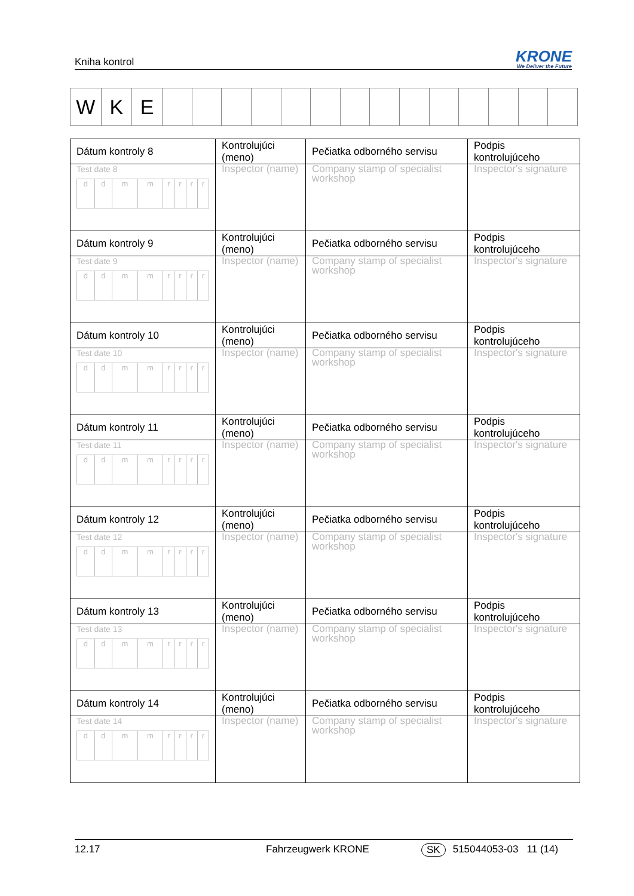Kniha kontrol
KRONE
We Deliver the Future
| W | K | E | | | | | | | | | | | | | | |
| Dátum kontroly 8 | Kontrolujúci (meno) | Pečiatka odborného servisu | Podpis kontrolujúceho |
| Test date 8 / d / d / m / m / r / r / r / r / | Inspector (name) | Company stamp of specialist workshop | Inspector's signature |
| Dátum kontroly 9 | Kontrolujúci (meno) | Pečiatka odborného servisu | Podpis kontrolujúceho |
| Test date 9 / d / d / m / m / r / r / r / r / | Inspector (name) | Company stamp of specialist workshop | Inspector's signature |
| Dátum kontroly 10 | Kontrolujúci (meno) | Pečiatka odborného servisu | Podpis kontrolujúceho |
| Test date 10 / d / d / m / m / r / r / r / r / | Inspector (name) | Company stamp of specialist workshop | Inspector's signature |
| Dátum kontroly 11 | Kontrolujúci (meno) | Pečiatka odborného servisu | Podpis kontrolujúceho |
| Test date 11 / d / d / m / m / r / r / r / r / | Inspector (name) | Company stamp of specialist workshop | Inspector's signature |
| Dátum kontroly 12 | Kontrolujúci (meno) | Pečiatka odborného servisu | Podpis kontrolujúceho |
| Test date 12 / d / d / m / m / r / r / r / r / | Inspector (name) | Company stamp of specialist workshop | Inspector's signature |
| Dátum kontroly 13 | Kontrolujúci (meno) | Pečiatka odborného servisu | Podpis kontrolujúceho |
| Test date 13 / d / d / m / m / r / r / r / r / | Inspector (name) | Company stamp of specialist workshop | Inspector's signature |
| Dátum kontroly 14 | Kontrolujúci (meno) | Pečiatka odborného servisu | Podpis kontrolujúceho |
| Test date 14 / d / d / m / m / r / r / r / r / | Inspector (name) | Company stamp of specialist workshop | Inspector's signature |
12.17 Fahrzeugwerk KRONE SK 515044053-03 11 (14)